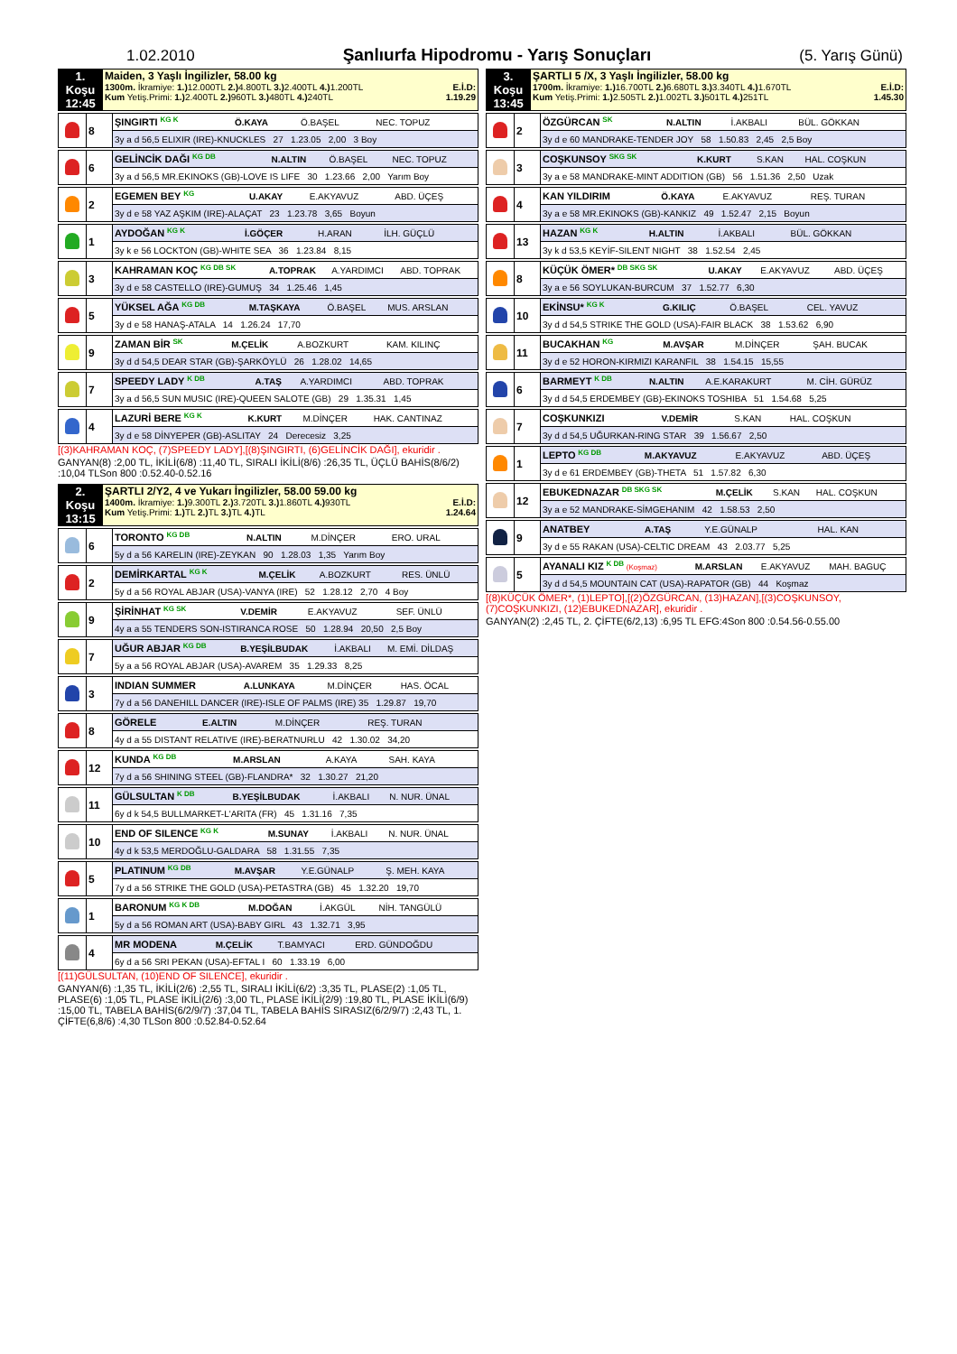1.02.2010 Şanlıurfa Hipodromu - Yarış Sonuçları (5. Yarış Günü)
| 1. Koşu 12:45 | Maiden, 3 Yaşlı İngilizler, 58.00 kg 1300m. İkramiye: 1.) 12.000TL 2.) 4.800TL 3.) 2.400TL 4.) 1.200TL E.İ.D: Kum Yetiş.Primi: 1.) 2.400TL 2.) 960TL 3.) 480TL 4.) 240TL 1.19.29 |
| | 8 | ŞINGIRTI KG K | Ö.KAYA | Ö.BAŞEL | NEC. TOPUZ |
| | | 3y a d 56,5 ELIXIR (IRE)-KNUCKLES 27 1.23.05 2,00 3 Boy | | | |
| | 6 | GELİNCİK DAĞI KG DB | N.ALTIN | Ö.BAŞEL | NEC. TOPUZ |
| | | 3y a d 56,5 MR.EKINOKS (GB)-LOVE IS LIFE 30 1.23.66 2,00 Yarım Boy | | | |
| | 2 | EGEMEN BEY KG | U.AKAY | E.AKYAVUZ | ABD. ÜÇEŞ |
| | | 3y d e 58 YAZ AŞKIM (IRE)-ALAÇAT 23 1.23.78 3,65 Boyun | | | |
| | 1 | AYDOĞAN KG K | İ.GÖÇER | H.ARAN | İLH. GÜÇLÜ |
| | | 3y k e 56 LOCKTON (GB)-WHITE SEA 36 1.23.84 8,15 | | | |
| | 3 | KAHRAMAN KOÇ KG DB SK | A.TOPRAK | A.YARDIMCI | ABD. TOPRAK |
| | | 3y d e 58 CASTELLO (IRE)-GUMUŞ 34 1.25.46 1,45 | | | |
| | 5 | YÜKSEL AĞA KG DB | M.TAŞKAYA | Ö.BAŞEL | MUS. ARSLAN |
| | | 3y d e 58 HANAŞ-ATALA 14 1.26.24 17,70 | | | |
| | 9 | ZAMAN BİR SK | M.ÇELİK | A.BOZKURT | KAM. KILINÇ |
| | | 3y d d 54,5 DEAR STAR (GB)-ŞARKÖYLÜ 26 1.28.02 14,65 | | | |
| | 7 | SPEEDY LADY K DB | A.TAŞ | A.YARDIMCI | ABD. TOPRAK |
| | | 3y a d 56,5 SUN MUSIC (IRE)-QUEEN SALOTE (GB) 29 1.35.31 1,45 | | | |
| | 4 | LAZURİ BERE KG K | K.KURT | M.DİNÇER | HAK. CANTINAZ |
| | | 3y d e 58 DİNYEPER (GB)-ASLITAY 24 Derecesiz 3,25 | | | |
[(3)KAHRAMAN KOÇ, (7)SPEEDY LADY],[(8)ŞINGIRTI, (6)GELİNCİK DAĞI], ekuridir .
GANYAN(8) :2,00 TL, İKİLİ(6/8) :11,40 TL, SIRALI İKİLİ(8/6) :26,35 TL, ÜÇLÜ BAHİS(8/6/2) :10,04 TLSon 800 :0.52.40-0.52.16
| 2. Koşu 13:15 | ŞARTLI 2/Y2, 4 ve Yukarı İngilizler, 58.00 59.00 kg 1400m. İkramiye: 1.) 9.300TL 2.) 3.720TL 3.) 1.860TL 4.) 930TL E.İ.D: Kum Yetiş.Primi: 1.) TL 2.) TL 3.) TL 4.) TL 1.24.64 |
| | 6 | TORONTO KG DB | N.ALTIN | M.DİNÇER | ERO. URAL |
| | | 5y d a 56 KARELIN (IRE)-ZEYKAN 90 1.28.03 1,35 Yarım Boy | | | |
| | 2 | DEMİRKARTAL KG K | M.ÇELİK | A.BOZKURT | RES. ÜNLÜ |
| | | 5y d a 56 ROYAL ABJAR (USA)-VANYA (IRE) 52 1.28.12 2,70 4 Boy | | | |
| | 9 | ŞİRİNHAT KG SK | V.DEMİR | E.AKYAVUZ | SEF. ÜNLÜ |
| | | 4y a a 55 TENDERS SON-ISTIRANCA ROSE 50 1.28.94 20,50 2,5 Boy | | | |
| | 7 | UĞUR ABJAR KG DB | B.YEŞİLBUDAK | İ.AKBALI | M. EMİ. DİLDAŞ |
| | | 5y a a 56 ROYAL ABJAR (USA)-AVAREM 35 1.29.33 8,25 | | | |
| | 3 | INDIAN SUMMER | A.LUNKAYA | M.DİNÇER | HAS. ÖCAL |
| | | 7y d a 56 DANEHILL DANCER (IRE)-ISLE OF PALMS (IRE) 35 1.29.87 19,70 | | | |
| | 8 | GÖRELE | E.ALTIN | M.DİNÇER | REŞ. TURAN |
| | | 4y d a 55 DISTANT RELATIVE (IRE)-BERATNURLU 42 1.30.02 34,20 | | | |
| | 12 | KUNDA KG DB | M.ARSLAN | A.KAYA | SAH. KAYA |
| | | 7y d a 56 SHINING STEEL (GB)-FLANDRA* 32 1.30.27 21,20 | | | |
| | 11 | GÜLSULTAN K DB | B.YEŞİLBUDAK | İ.AKBALI | N. NUR. ÜNAL |
| | | 6y d k 54,5 BULLMARKET-L'ARITA (FR) 45 1.31.16 7,35 | | | |
| | 10 | END OF SILENCE KG K | M.SUNAY | İ.AKBALI | N. NUR. ÜNAL |
| | | 4y d k 53,5 MERDOĞLU-GALDARA 58 1.31.55 7,35 | | | |
| | 5 | PLATINUM KG DB | M.AVŞAR | Y.E.GÜNALP | Ş. MEH. KAYA |
| | | 7y d a 56 STRIKE THE GOLD (USA)-PETASTRA (GB) 45 1.32.20 19,70 | | | |
| | 1 | BARONUM KG K DB | M.DOĞAN | İ.AKGÜL | NİH. TANGÜLÜ |
| | | 5y d a 56 ROMAN ART (USA)-BABY GIRL 43 1.32.71 3,95 | | | |
| | 4 | MR MODENA | M.ÇELİK | T.BAMYACI | ERD. GÜNDOĞDU |
| | | 6y d a 56 SRI PEKAN (USA)-EFTAL I 60 1.33.19 6,00 | | | |
[(11)GÜLSULTAN, (10)END OF SILENCE], ekuridir .
GANYAN(6) :1,35 TL, İKİLİ(2/6) :2,55 TL, SIRALI İKİLİ(6/2) :3,35 TL, PLASE(2) :1,05 TL, PLASE(6) :1,05 TL, PLASE İKİLİ(2/6) :3,00 TL, PLASE İKİLİ(2/9) :19,80 TL, PLASE İKİLİ(6/9) :15,00 TL, TABELA BAHİS(6/2/9/7) :37,04 TL, TABELA BAHİS SIRASIZ(6/2/9/7) :2,43 TL, 1. ÇİFTE(6,8/6) :4,30 TLSon 800 :0.52.84-0.52.64
| 3. Koşu 13:45 | ŞARTLI 5 /X, 3 Yaşlı İngilizler, 58.00 kg 1700m. İkramiye: 1.) 16.700TL 2.) 6.680TL 3.) 3.340TL 4.) 1.670TL E.İ.D: Kum Yetiş.Primi: 1.) 2.505TL 2.) 1.002TL 3.) 501TL 4.) 251TL 1.45.30 |
| | 2 | ÖZGÜRCAN SK | N.ALTIN | İ.AKBALI | BÜL. GÖKKAN |
| | | 3y d e 60 MANDRAKE-TENDER JOY 58 1.50.83 2,45 2,5 Boy | | | |
| | 3 | COŞKUNSOY SKG SK | K.KURT | S.KAN | HAL. COŞKUN |
| | | 3y a e 58 MANDRAKE-MINT ADDITION (GB) 56 1.51.36 2,50 Uzak | | | |
| | 4 | KAN YILDIRIM | Ö.KAYA | E.AKYAVUZ | REŞ. TURAN |
| | | 3y a e 58 MR.EKINOKS (GB)-KANKIZ 49 1.52.47 2,15 Boyun | | | |
| | 13 | HAZAN KG K | H.ALTIN | İ.AKBALI | BÜL. GÖKKAN |
| | | 3y k d 53,5 KEYİF-SILENT NIGHT 38 1.52.54 2,45 | | | |
| | 8 | KÜÇÜK ÖMER* DB SKG SK | U.AKAY | E.AKYAVUZ | ABD. ÜÇEŞ |
| | | 3y a e 56 SOYLUKAN-BURCUM 37 1.52.77 6,30 | | | |
| | 10 | EKİNSU* KG K | G.KILIÇ | Ö.BAŞEL | CEL. YAVUZ |
| | | 3y d d 54,5 STRIKE THE GOLD (USA)-FAIR BLACK 38 1.53.62 6,90 | | | |
| | 11 | BUCAKHAN KG | M.AVŞAR | M.DİNÇER | ŞAH. BUCAK |
| | | 3y d e 52 HORON-KIRMIZI KARANFIL 38 1.54.15 15,55 | | | |
| | 6 | BARMEYT K DB | N.ALTIN | A.E.KARAKURT | M. CİH. GÜRÜZ |
| | | 3y d d 54,5 ERDEMBEY (GB)-EKINOKS TOSHIBA 51 1.54.68 5,25 | | | |
| | 7 | COŞKUNKIZI | V.DEMİR | S.KAN | HAL. COŞKUN |
| | | 3y d d 54,5 UĞURKAN-RING STAR 39 1.56.67 2,50 | | | |
| | 1 | LEPTO KG DB | M.AKYAVUZ | E.AKYAVUZ | ABD. ÜÇEŞ |
| | | 3y d e 61 ERDEMBEY (GB)-THETA 51 1.57.82 6,30 | | | |
| | 12 | EBUKEDNAZAR DB SKG SK | M.ÇELİK | S.KAN | HAL. COŞKUN |
| | | 3y a e 52 MANDRAKE-SİMGEHANIM 42 1.58.53 2,50 | | | |
| | 9 | ANATBEY | A.TAŞ | Y.E.GÜNALP | HAL. KAN |
| | | 3y d e 55 RAKAN (USA)-CELTIC DREAM 43 2.03.77 5,25 | | | |
| | 5 | AYANALI KIZ K DB (Koşmaz) | M.ARSLAN | E.AKYAVUZ | MAH. BAGUÇ |
| | | 3y d d 54,5 MOUNTAIN CAT (USA)-RAPATOR (GB) 44 Koşmaz | | | |
[(8)KÜÇÜK ÖMER*, (1)LEPTO],[(2)ÖZGÜRCAN, (13)HAZAN],[(3)COŞKUNSOY, (7)COŞKUNKIZI, (12)EBUKEDNAZAR], ekuridir .
GANYAN(2) :2,45 TL, 2. ÇİFTE(6/2,13) :6,95 TL EFG:4Son 800 :0.54.56-0.55.00